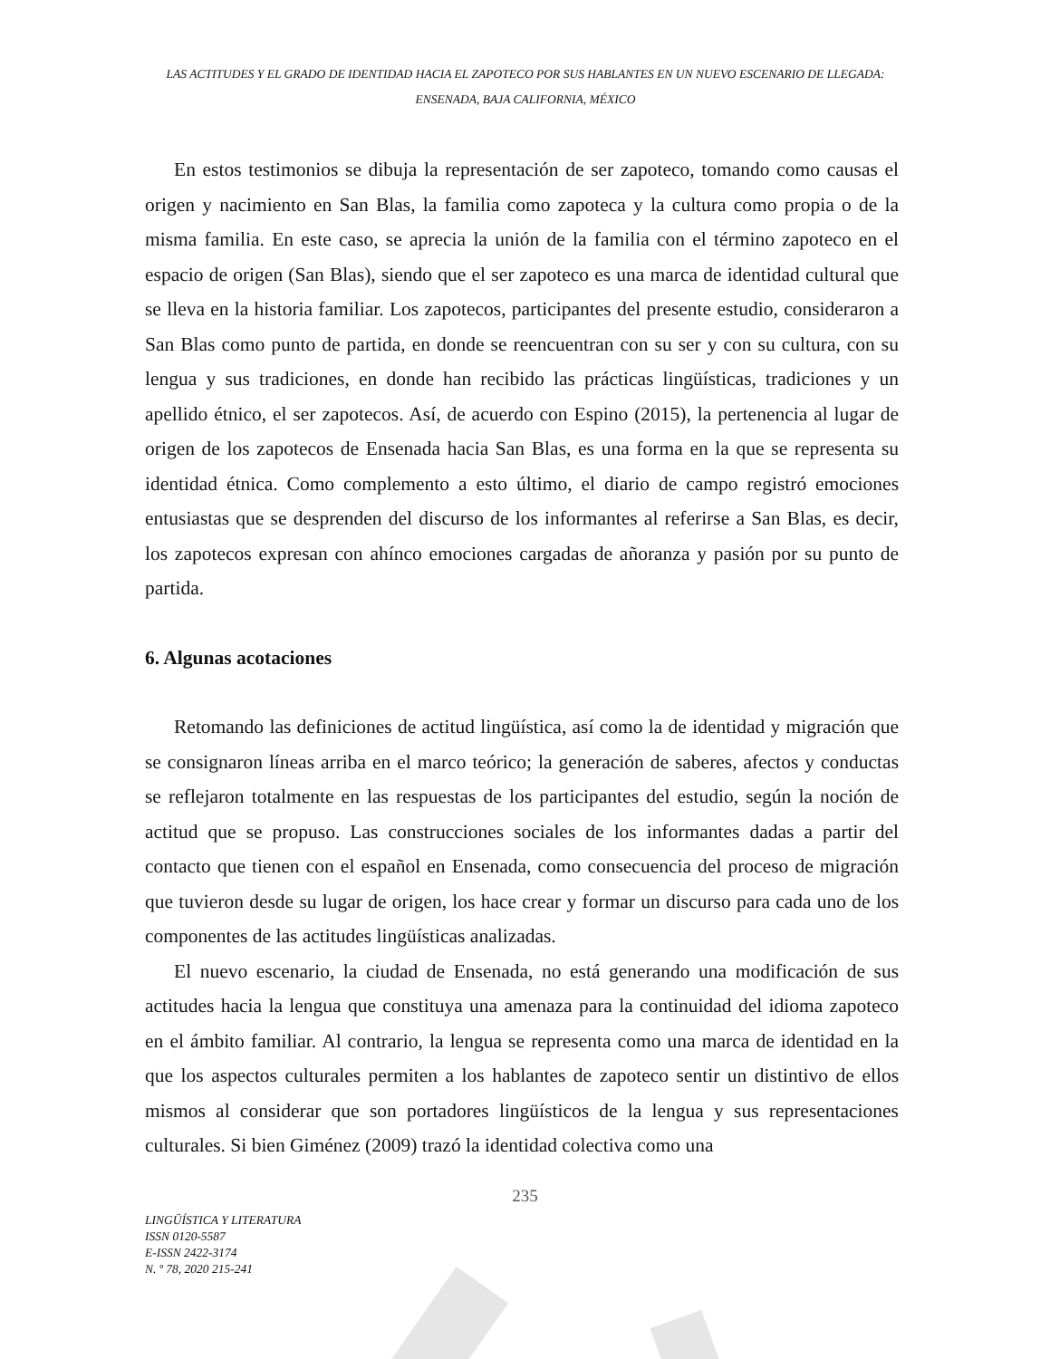LAS ACTITUDES Y EL GRADO DE IDENTIDAD HACIA EL ZAPOTECO POR SUS HABLANTES EN UN NUEVO ESCENARIO DE LLEGADA: ENSENADA, BAJA CALIFORNIA, MÉXICO
En estos testimonios se dibuja la representación de ser zapoteco, tomando como causas el origen y nacimiento en San Blas, la familia como zapoteca y la cultura como propia o de la misma familia. En este caso, se aprecia la unión de la familia con el término zapoteco en el espacio de origen (San Blas), siendo que el ser zapoteco es una marca de identidad cultural que se lleva en la historia familiar. Los zapotecos, participantes del presente estudio, consideraron a San Blas como punto de partida, en donde se reencuentran con su ser y con su cultura, con su lengua y sus tradiciones, en donde han recibido las prácticas lingüísticas, tradiciones y un apellido étnico, el ser zapotecos. Así, de acuerdo con Espino (2015), la pertenencia al lugar de origen de los zapotecos de Ensenada hacia San Blas, es una forma en la que se representa su identidad étnica. Como complemento a esto último, el diario de campo registró emociones entusiastas que se desprenden del discurso de los informantes al referirse a San Blas, es decir, los zapotecos expresan con ahínco emociones cargadas de añoranza y pasión por su punto de partida.
6. Algunas acotaciones
Retomando las definiciones de actitud lingüística, así como la de identidad y migración que se consignaron líneas arriba en el marco teórico; la generación de saberes, afectos y conductas se reflejaron totalmente en las respuestas de los participantes del estudio, según la noción de actitud que se propuso. Las construcciones sociales de los informantes dadas a partir del contacto que tienen con el español en Ensenada, como consecuencia del proceso de migración que tuvieron desde su lugar de origen, los hace crear y formar un discurso para cada uno de los componentes de las actitudes lingüísticas analizadas.
El nuevo escenario, la ciudad de Ensenada, no está generando una modificación de sus actitudes hacia la lengua que constituya una amenaza para la continuidad del idioma zapoteco en el ámbito familiar. Al contrario, la lengua se representa como una marca de identidad en la que los aspectos culturales permiten a los hablantes de zapoteco sentir un distintivo de ellos mismos al considerar que son portadores lingüísticos de la lengua y sus representaciones culturales. Si bien Giménez (2009) trazó la identidad colectiva como una
235
LINGÜÍSTICA Y LITERATURA
ISSN 0120-5587
E-ISSN 2422-3174
N. º 78, 2020 215-241